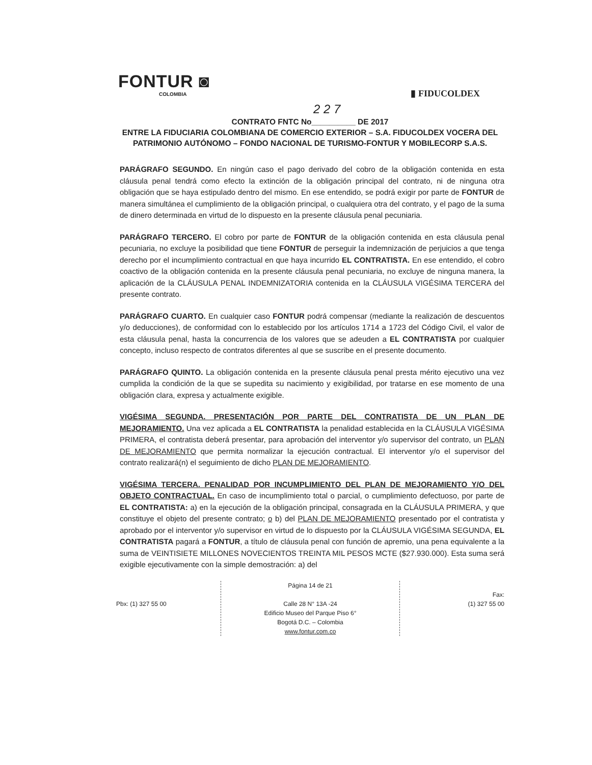FONTUR ◙
COLOMBIA
▮ FIDUCOLDEX
2 2 7
CONTRATO FNTC No__________ DE 2017
ENTRE LA FIDUCIARIA COLOMBIANA DE COMERCIO EXTERIOR – S.A. FIDUCOLDEX VOCERA DEL PATRIMONIO AUTÓNOMO – FONDO NACIONAL DE TURISMO-FONTUR Y MOBILECORP S.A.S.
PARÁGRAFO SEGUNDO. En ningún caso el pago derivado del cobro de la obligación contenida en esta cláusula penal tendrá como efecto la extinción de la obligación principal del contrato, ni de ninguna otra obligación que se haya estipulado dentro del mismo. En ese entendido, se podrá exigir por parte de FONTUR de manera simultánea el cumplimiento de la obligación principal, o cualquiera otra del contrato, y el pago de la suma de dinero determinada en virtud de lo dispuesto en la presente cláusula penal pecuniaria.
PARÁGRAFO TERCERO. El cobro por parte de FONTUR de la obligación contenida en esta cláusula penal pecuniaria, no excluye la posibilidad que tiene FONTUR de perseguir la indemnización de perjuicios a que tenga derecho por el incumplimiento contractual en que haya incurrido EL CONTRATISTA. En ese entendido, el cobro coactivo de la obligación contenida en la presente cláusula penal pecuniaria, no excluye de ninguna manera, la aplicación de la CLÁUSULA PENAL INDEMNIZATORIA contenida en la CLÁUSULA VIGÉSIMA TERCERA del presente contrato.
PARÁGRAFO CUARTO. En cualquier caso FONTUR podrá compensar (mediante la realización de descuentos y/o deducciones), de conformidad con lo establecido por los artículos 1714 a 1723 del Código Civil, el valor de esta cláusula penal, hasta la concurrencia de los valores que se adeuden a EL CONTRATISTA por cualquier concepto, incluso respecto de contratos diferentes al que se suscribe en el presente documento.
PARÁGRAFO QUINTO. La obligación contenida en la presente cláusula penal presta mérito ejecutivo una vez cumplida la condición de la que se supedita su nacimiento y exigibilidad, por tratarse en ese momento de una obligación clara, expresa y actualmente exigible.
VIGÉSIMA SEGUNDA. PRESENTACIÓN POR PARTE DEL CONTRATISTA DE UN PLAN DE MEJORAMIENTO. Una vez aplicada a EL CONTRATISTA la penalidad establecida en la CLÁUSULA VIGÉSIMA PRIMERA, el contratista deberá presentar, para aprobación del interventor y/o supervisor del contrato, un PLAN DE MEJORAMIENTO que permita normalizar la ejecución contractual. El interventor y/o el supervisor del contrato realizará(n) el seguimiento de dicho PLAN DE MEJORAMIENTO.
VIGÉSIMA TERCERA. PENALIDAD POR INCUMPLIMIENTO DEL PLAN DE MEJORAMIENTO Y/O DEL OBJETO CONTRACTUAL. En caso de incumplimiento total o parcial, o cumplimiento defectuoso, por parte de EL CONTRATISTA: a) en la ejecución de la obligación principal, consagrada en la CLÁUSULA PRIMERA, y que constituye el objeto del presente contrato; o b) del PLAN DE MEJORAMIENTO presentado por el contratista y aprobado por el interventor y/o supervisor en virtud de lo dispuesto por la CLÁUSULA VIGÉSIMA SEGUNDA, EL CONTRATISTA pagará a FONTUR, a título de cláusula penal con función de apremio, una pena equivalente a la suma de VEINTISIETE MILLONES NOVECIENTOS TREINTA MIL PESOS MCTE ($27.930.000). Esta suma será exigible ejecutivamente con la simple demostración: a) del
Pbx: (1) 327 55 00 Página 14 de 21
Calle 28 N° 13A -24
Edificio Museo del Parque Piso 6°
Bogotá D.C. – Colombia
www.fontur.com.co
Fax:
(1) 327 55 00